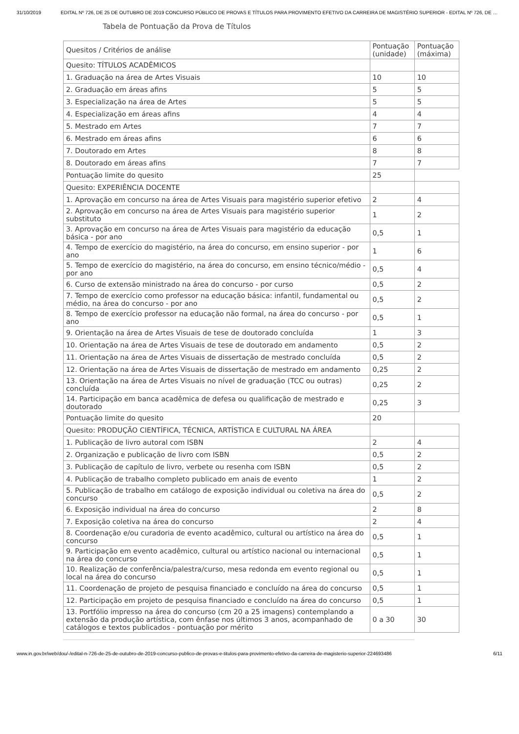31/10/2019 EDITAL Nº 726, DE 25 DE OUTUBRO DE 2019 CONCURSO PÚBLICO DE PROVAS E TÍTULOS PARA PROVIMENTO EFETIVO DA CARREIRA DE MAGISTÉRIO SUPERIOR - EDITAL Nº 726, DE …
Tabela de Pontuação da Prova de Títulos
| Quesitos / Critérios de análise | Pontuação (unidade) | Pontuação (máxima) |
| Quesito: TÍTULOS ACADÊMICOS | | |
| 1. Graduação na área de Artes Visuais | 10 | 10 |
| 2. Graduação em áreas afins | 5 | 5 |
| 3. Especialização na área de Artes | 5 | 5 |
| 4. Especialização em áreas afins | 4 | 4 |
| 5. Mestrado em Artes | 7 | 7 |
| 6. Mestrado em áreas afins | 6 | 6 |
| 7. Doutorado em Artes | 8 | 8 |
| 8. Doutorado em áreas afins | 7 | 7 |
| Pontuação limite do quesito | 25 | |
| Quesito: EXPERIÊNCIA DOCENTE | | |
| 1. Aprovação em concurso na área de Artes Visuais para magistério superior efetivo | 2 | 4 |
| 2. Aprovação em concurso na área de Artes Visuais para magistério superior substituto | 1 | 2 |
| 3. Aprovação em concurso na área de Artes Visuais para magistério da educação básica - por ano | 0,5 | 1 |
| 4. Tempo de exercício do magistério, na área do concurso, em ensino superior - por ano | 1 | 6 |
| 5. Tempo de exercício do magistério, na área do concurso, em ensino técnico/médio - por ano | 0,5 | 4 |
| 6. Curso de extensão ministrado na área do concurso - por curso | 0,5 | 2 |
| 7. Tempo de exercício como professor na educação básica: infantil, fundamental ou médio, na área do concurso - por ano | 0,5 | 2 |
| 8. Tempo de exercício professor na educação não formal, na área do concurso - por ano | 0,5 | 1 |
| 9. Orientação na área de Artes Visuais de tese de doutorado concluída | 1 | 3 |
| 10. Orientação na área de Artes Visuais de tese de doutorado em andamento | 0,5 | 2 |
| 11. Orientação na área de Artes Visuais de dissertação de mestrado concluída | 0,5 | 2 |
| 12. Orientação na área de Artes Visuais de dissertação de mestrado em andamento | 0,25 | 2 |
| 13. Orientação na área de Artes Visuais no nível de graduação (TCC ou outras) concluída | 0,25 | 2 |
| 14. Participação em banca acadêmica de defesa ou qualificação de mestrado e doutorado | 0,25 | 3 |
| Pontuação limite do quesito | 20 | |
| Quesito: PRODUÇÃO CIENTÍFICA, TÉCNICA, ARTÍSTICA E CULTURAL NA ÁREA | | |
| 1. Publicação de livro autoral com ISBN | 2 | 4 |
| 2. Organização e publicação de livro com ISBN | 0,5 | 2 |
| 3. Publicação de capítulo de livro, verbete ou resenha com ISBN | 0,5 | 2 |
| 4. Publicação de trabalho completo publicado em anais de evento | 1 | 2 |
| 5. Publicação de trabalho em catálogo de exposição individual ou coletiva na área do concurso | 0,5 | 2 |
| 6. Exposição individual na área do concurso | 2 | 8 |
| 7. Exposição coletiva na área do concurso | 2 | 4 |
| 8. Coordenação e/ou curadoria de evento acadêmico, cultural ou artístico na área do concurso | 0,5 | 1 |
| 9. Participação em evento acadêmico, cultural ou artístico nacional ou internacional na área do concurso | 0,5 | 1 |
| 10. Realização de conferência/palestra/curso, mesa redonda em evento regional ou local na área do concurso | 0,5 | 1 |
| 11. Coordenação de projeto de pesquisa financiado e concluído na área do concurso | 0,5 | 1 |
| 12. Participação em projeto de pesquisa financiado e concluído na área do concurso | 0,5 | 1 |
| 13. Portfólio impresso na área do concurso (cm 20 a 25 imagens) contemplando a extensão da produção artística, com ênfase nos últimos 3 anos, acompanhado de catálogos e textos publicados - pontuação por mérito | 0 a 30 | 30 |
www.in.gov.br/web/dou/-/edital-n-726-de-25-de-outubro-de-2019-concurso-publico-de-provas-e-titulos-para-provimento-efetivo-da-carreira-de-magisterio-superior-224693486 6/11